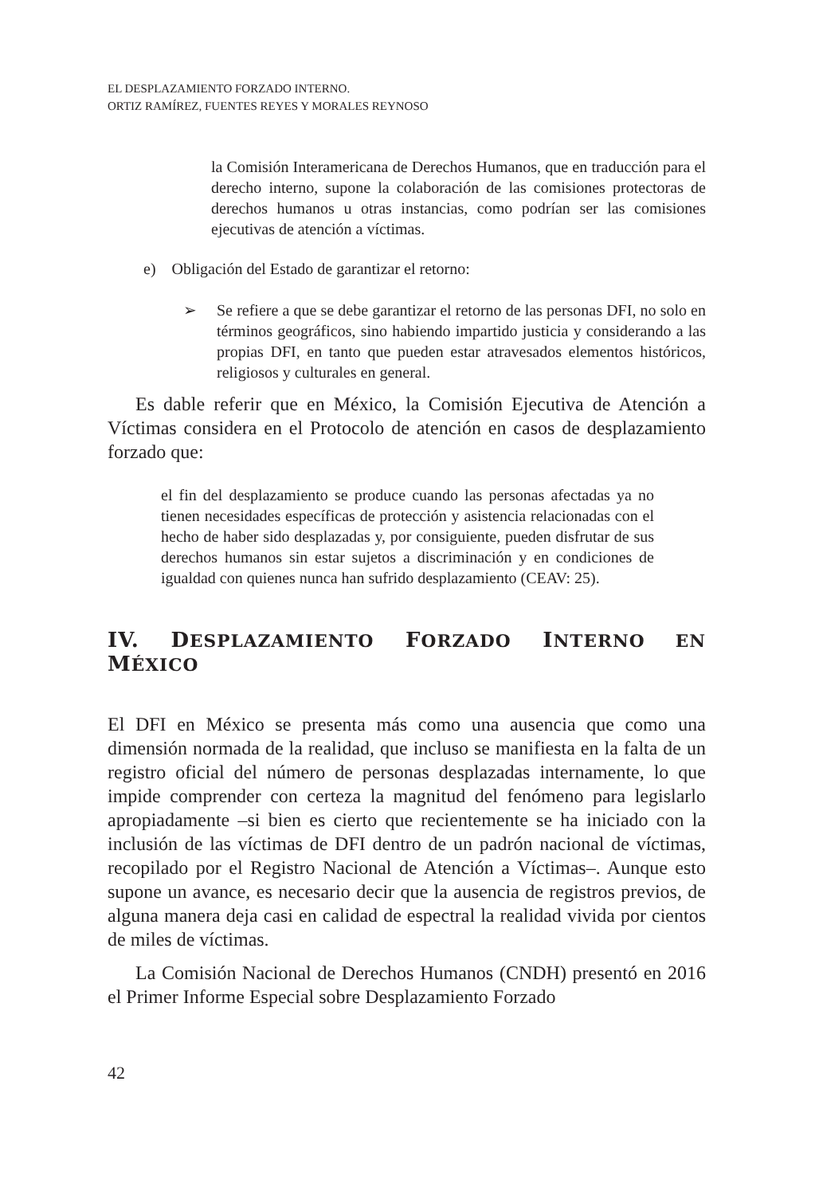EL DESPLAZAMIENTO FORZADO INTERNO.
ORTIZ RAMÍREZ, FUENTES REYES Y MORALES REYNOSO
la Comisión Interamericana de Derechos Humanos, que en traducción para el derecho interno, supone la colaboración de las comisiones protectoras de derechos humanos u otras instancias, como podrían ser las comisiones ejecutivas de atención a víctimas.
e) Obligación del Estado de garantizar el retorno:
➢ Se refiere a que se debe garantizar el retorno de las personas DFI, no solo en términos geográficos, sino habiendo impartido justicia y considerando a las propias DFI, en tanto que pueden estar atravesados elementos históricos, religiosos y culturales en general.
Es dable referir que en México, la Comisión Ejecutiva de Atención a Víctimas considera en el Protocolo de atención en casos de desplazamiento forzado que:
el fin del desplazamiento se produce cuando las personas afectadas ya no tienen necesidades específicas de protección y asistencia relacionadas con el hecho de haber sido desplazadas y, por consiguiente, pueden disfrutar de sus derechos humanos sin estar sujetos a discriminación y en condiciones de igualdad con quienes nunca han sufrido desplazamiento (CEAV: 25).
IV. DESPLAZAMIENTO FORZADO INTERNO EN MÉXICO
El DFI en México se presenta más como una ausencia que como una dimensión normada de la realidad, que incluso se manifiesta en la falta de un registro oficial del número de personas desplazadas internamente, lo que impide comprender con certeza la magnitud del fenómeno para legislarlo apropiadamente –si bien es cierto que recientemente se ha iniciado con la inclusión de las víctimas de DFI dentro de un padrón nacional de víctimas, recopilado por el Registro Nacional de Atención a Víctimas–. Aunque esto supone un avance, es necesario decir que la ausencia de registros previos, de alguna manera deja casi en calidad de espectral la realidad vivida por cientos de miles de víctimas.
La Comisión Nacional de Derechos Humanos (CNDH) presentó en 2016 el Primer Informe Especial sobre Desplazamiento Forzado
42